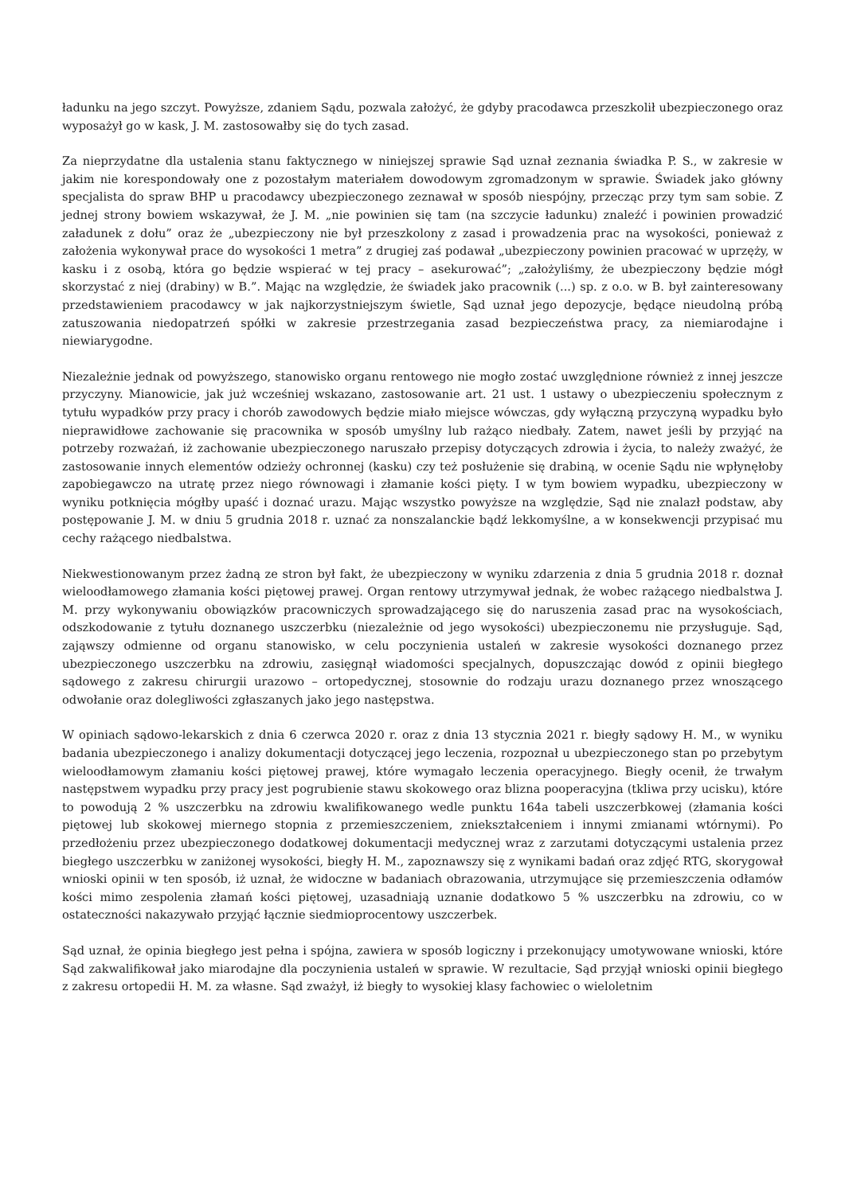ładunku na jego szczyt. Powyższe, zdaniem Sądu, pozwala założyć, że gdyby pracodawca przeszkolił ubezpieczonego oraz wyposażył go w kask, J. M. zastosowałby się do tych zasad.
Za nieprzydatne dla ustalenia stanu faktycznego w niniejszej sprawie Sąd uznał zeznania świadka P. S., w zakresie w jakim nie korespondowały one z pozostałym materiałem dowodowym zgromadzonym w sprawie. Świadek jako główny specjalista do spraw BHP u pracodawcy ubezpieczonego zeznawał w sposób niespójny, przecząc przy tym sam sobie. Z jednej strony bowiem wskazywał, że J. M. „nie powinien się tam (na szczycie ładunku) znaleźć i powinien prowadzić załadunek z dołu” oraz że „ubezpieczony nie był przeszkolony z zasad i prowadzenia prac na wysokości, ponieważ z założenia wykonywał prace do wysokości 1 metra” z drugiej zaś podawał „ubezpieczony powinien pracować w uprzęży, w kasku i z osobą, która go będzie wspierać w tej pracy – asekurować”; „założyliśmy, że ubezpieczony będzie mógł skorzystać z niej (drabiny) w B.”. Mając na względzie, że świadek jako pracownik (...) sp. z o.o. w B. był zainteresowany przedstawieniem pracodawcy w jak najkorzystniejszym świetle, Sąd uznał jego depozycje, będące nieudolną próbą zatuszowania niedopatrzeń spółki w zakresie przestrzegania zasad bezpieczeństwa pracy, za niemiarodajne i niewiarygodne.
Niezależnie jednak od powyższego, stanowisko organu rentowego nie mogło zostać uwzględnione również z innej jeszcze przyczyny. Mianowicie, jak już wcześniej wskazano, zastosowanie art. 21 ust. 1 ustawy o ubezpieczeniu społecznym z tytułu wypadków przy pracy i chorób zawodowych będzie miało miejsce wówczas, gdy wyłączną przyczyną wypadku było nieprawidłowe zachowanie się pracownika w sposób umyślny lub rażąco niedbały. Zatem, nawet jeśli by przyjąć na potrzeby rozważań, iż zachowanie ubezpieczonego naruszało przepisy dotyczących zdrowia i życia, to należy zważyć, że zastosowanie innych elementów odzieży ochronnej (kasku) czy też posłużenie się drabiną, w ocenie Sądu nie wpłynęłoby zapobiegawczo na utratę przez niego równowagi i złamanie kości pięty. I w tym bowiem wypadku, ubezpieczony w wyniku potknięcia mógłby upaść i doznać urazu. Mając wszystko powyższe na względzie, Sąd nie znalazł podstaw, aby postępowanie J. M. w dniu 5 grudnia 2018 r. uznać za nonszalanckie bądź lekkomyślne, a w konsekwencji przypisać mu cechy rażącego niedbalstwa.
Niekwestionowanym przez żadną ze stron był fakt, że ubezpieczony w wyniku zdarzenia z dnia 5 grudnia 2018 r. doznał wieloodłamowego złamania kości piętowej prawej. Organ rentowy utrzymywał jednak, że wobec rażącego niedbalstwa J. M. przy wykonywaniu obowiązków pracowniczych sprowadzającego się do naruszenia zasad prac na wysokościach, odszkodowanie z tytułu doznanego uszczerbku (niezależnie od jego wysokości) ubezpieczonemu nie przysługuje. Sąd, zająwszy odmienne od organu stanowisko, w celu poczynienia ustaleń w zakresie wysokości doznanego przez ubezpieczonego uszczerbku na zdrowiu, zasięgnął wiadomości specjalnych, dopuszczając dowód z opinii biegłego sądowego z zakresu chirurgii urazowo – ortopedycznej, stosownie do rodzaju urazu doznanego przez wnoszącego odwołanie oraz dolegliwości zgłaszanych jako jego następstwa.
W opiniach sądowo-lekarskich z dnia 6 czerwca 2020 r. oraz z dnia 13 stycznia 2021 r. biegły sądowy H. M., w wyniku badania ubezpieczonego i analizy dokumentacji dotyczącej jego leczenia, rozpoznał u ubezpieczonego stan po przebytym wieloodłamowym złamaniu kości piętowej prawej, które wymagało leczenia operacyjnego. Biegły ocenił, że trwałym następstwem wypadku przy pracy jest pogrubienie stawu skokowego oraz blizna pooperacyjna (tkliwa przy ucisku), które to powodują 2 % uszczerbku na zdrowiu kwalifikowanego wedle punktu 164a tabeli uszczerbkowej (złamania kości piętowej lub skokowej miernego stopnia z przemieszczeniem, zniekształceniem i innymi zmianami wtórnymi). Po przedłożeniu przez ubezpieczonego dodatkowej dokumentacji medycznej wraz z zarzutami dotyczącymi ustalenia przez biegłego uszczerbku w zaniżonej wysokości, biegły H. M., zapoznawszy się z wynikami badań oraz zdjęć RTG, skorygował wnioski opinii w ten sposób, iż uznał, że widoczne w badaniach obrazowania, utrzymujące się przemieszczenia odłamów kości mimo zespolenia złamań kości piętowej, uzasadniają uznanie dodatkowo 5 % uszczerbku na zdrowiu, co w ostateczności nakazywało przyjąć łącznie siedmioprocentowy uszczerbek.
Sąd uznał, że opinia biegłego jest pełna i spójna, zawiera w sposób logiczny i przekonujący umotywowane wnioski, które Sąd zakwalifikował jako miarodajne dla poczynienia ustaleń w sprawie. W rezultacie, Sąd przyjął wnioski opinii biegłego z zakresu ortopedii H. M. za własne. Sąd zważył, iż biegły to wysokiej klasy fachowiec o wieloletnim